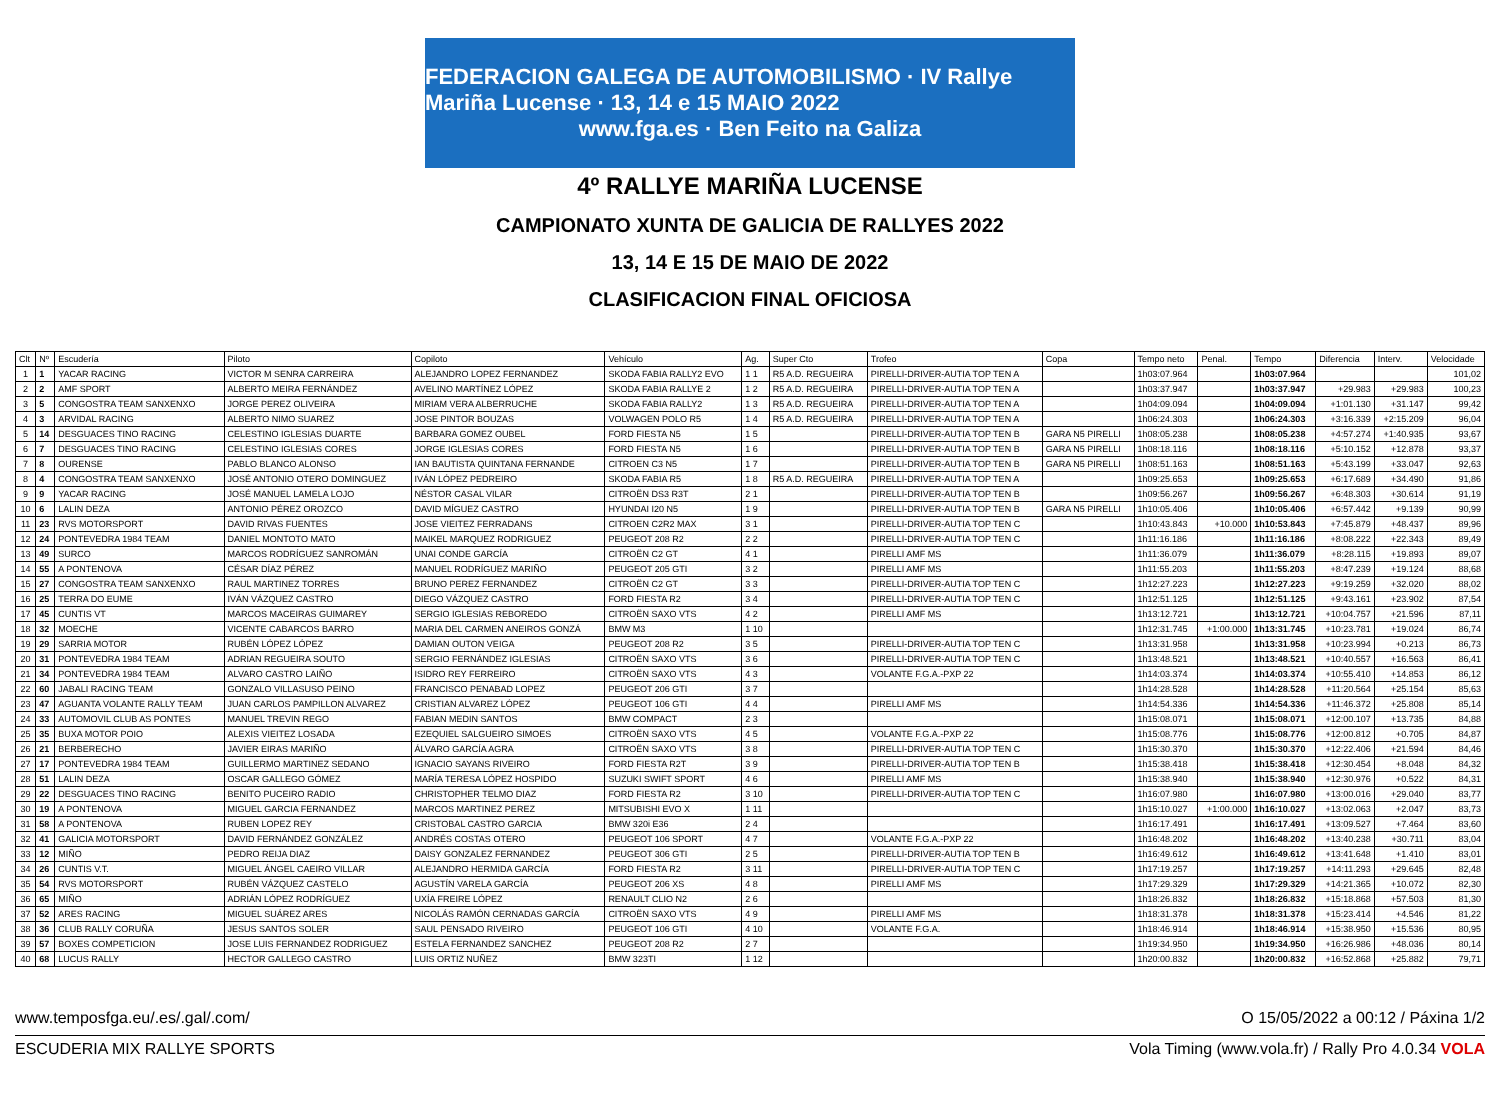FEDERACION GALEGA DE AUTOMOBILISMO · IV Rallye Mariña Lucense · 13, 14 e 15 MAIO 2022
www.fga.es · Ben Feito na Galiza
4º RALLYE MARIÑA LUCENSE
CAMPIONATO XUNTA DE GALICIA DE RALLYES 2022
13, 14 E 15 DE MAIO DE 2022
CLASIFICACION FINAL OFICIOSA
| Clt | Nº | Escudería | Piloto | Copiloto | Vehículo | Ag. | Super Cto | Trofeo | Copa | Tempo neto | Penal. | Tempo | Diferencia | Interv. | Velocidade |
| --- | --- | --- | --- | --- | --- | --- | --- | --- | --- | --- | --- | --- | --- | --- | --- |
| 1 | 1 | YACAR RACING | VICTOR M SENRA CARREIRA | ALEJANDRO LOPEZ FERNANDEZ | SKODA FABIA RALLY2 EVO | 1 1 | R5 A.D. REGUEIRA | PIRELLI-DRIVER-AUTIA TOP TEN A | | 1h03:07.964 | | 1h03:07.964 | | | 101,02 |
| 2 | 2 | AMF SPORT | ALBERTO MEIRA FERNÁNDEZ | AVELINO MARTÍNEZ LÓPEZ | SKODA FABIA RALLYE 2 | 1 2 | R5 A.D. REGUEIRA | PIRELLI-DRIVER-AUTIA TOP TEN A | | 1h03:37.947 | | 1h03:37.947 | +29.983 | +29.983 | 100,23 |
| 3 | 5 | CONGOSTRA TEAM SANXENXO | JORGE PEREZ OLIVEIRA | MIRIAM VERA ALBERRUCHE | SKODA FABIA RALLY2 | 1 3 | R5 A.D. REGUEIRA | PIRELLI-DRIVER-AUTIA TOP TEN A | | 1h04:09.094 | | 1h04:09.094 | +1:01.130 | +31.147 | 99,42 |
| 4 | 3 | ARVIDAL RACING | ALBERTO NIMO SUAREZ | JOSE PINTOR BOUZAS | VOLWAGEN POLO R5 | 1 4 | R5 A.D. REGUEIRA | PIRELLI-DRIVER-AUTIA TOP TEN A | | 1h06:24.303 | | 1h06:24.303 | +3:16.339 | +2:15.209 | 96,04 |
| 5 | 14 | DESGUACES TINO RACING | CELESTINO IGLESIAS DUARTE | BARBARA GOMEZ OUBEL | FORD FIESTA N5 | 1 5 | | PIRELLI-DRIVER-AUTIA TOP TEN B | GARA N5 PIRELLI | 1h08:05.238 | | 1h08:05.238 | +4:57.274 | +1:40.935 | 93,67 |
| 6 | 7 | DESGUACES TINO RACING | CELESTINO IGLESIAS CORES | JORGE IGLESIAS CORES | FORD FIESTA N5 | 1 6 | | PIRELLI-DRIVER-AUTIA TOP TEN B | GARA N5 PIRELLI | 1h08:18.116 | | 1h08:18.116 | +5:10.152 | +12.878 | 93,37 |
| 7 | 8 | OURENSE | PABLO BLANCO ALONSO | IAN BAUTISTA QUINTANA FERNANDE | CITROEN C3 N5 | 1 7 | | PIRELLI-DRIVER-AUTIA TOP TEN B | GARA N5 PIRELLI | 1h08:51.163 | | 1h08:51.163 | +5:43.199 | +33.047 | 92,63 |
| 8 | 4 | CONGOSTRA TEAM SANXENXO | JOSÉ ANTONIO OTERO DOMINGUEZ | IVÁN LÓPEZ PEDREIRO | SKODA FABIA R5 | 1 8 | R5 A.D. REGUEIRA | PIRELLI-DRIVER-AUTIA TOP TEN A | | 1h09:25.653 | | 1h09:25.653 | +6:17.689 | +34.490 | 91,86 |
| 9 | 9 | YACAR RACING | JOSÉ MANUEL LAMELA LOJO | NÉSTOR CASAL VILAR | CITROËN DS3 R3T | 2 1 | | PIRELLI-DRIVER-AUTIA TOP TEN B | | 1h09:56.267 | | 1h09:56.267 | +6:48.303 | +30.614 | 91,19 |
| 10 | 6 | LALIN DEZA | ANTONIO PÉREZ OROZCO | DAVID MÍGUEZ CASTRO | HYUNDAI I20 N5 | 1 9 | | PIRELLI-DRIVER-AUTIA TOP TEN B | GARA N5 PIRELLI | 1h10:05.406 | | 1h10:05.406 | +6:57.442 | +9.139 | 90,99 |
| 11 | 23 | RVS MOTORSPORT | DAVID RIVAS FUENTES | JOSE VIEITEZ FERRADANS | CITROEN C2R2 MAX | 3 1 | | PIRELLI-DRIVER-AUTIA TOP TEN C | | 1h10:43.843 | +10.000 | 1h10:53.843 | +7:45.879 | +48.437 | 89,96 |
| 12 | 24 | PONTEVEDRA 1984 TEAM | DANIEL MONTOTO MATO | MAIKEL MARQUEZ RODRIGUEZ | PEUGEOT 208 R2 | 2 2 | | PIRELLI-DRIVER-AUTIA TOP TEN C | | 1h11:16.186 | | 1h11:16.186 | +8:08.222 | +22.343 | 89,49 |
| 13 | 49 | SURCO | MARCOS RODRÍGUEZ SANROMÁN | UNAI CONDE GARCÍA | CITROËN C2 GT | 4 1 | | PIRELLI AMF MS | | 1h11:36.079 | | 1h11:36.079 | +8:28.115 | +19.893 | 89,07 |
| 14 | 55 | A PONTENOVA | CÉSAR DÍAZ PÉREZ | MANUEL RODRÍGUEZ MARIÑO | PEUGEOT 205 GTI | 3 2 | | PIRELLI AMF MS | | 1h11:55.203 | | 1h11:55.203 | +8:47.239 | +19.124 | 88,68 |
| 15 | 27 | CONGOSTRA TEAM SANXENXO | RAUL MARTINEZ TORRES | BRUNO PEREZ FERNANDEZ | CITROËN C2 GT | 3 3 | | PIRELLI-DRIVER-AUTIA TOP TEN C | | 1h12:27.223 | | 1h12:27.223 | +9:19.259 | +32.020 | 88,02 |
| 16 | 25 | TERRA DO EUME | IVÁN VÁZQUEZ CASTRO | DIEGO VÁZQUEZ CASTRO | FORD FIESTA R2 | 3 4 | | PIRELLI-DRIVER-AUTIA TOP TEN C | | 1h12:51.125 | | 1h12:51.125 | +9:43.161 | +23.902 | 87,54 |
| 17 | 45 | CUNTIS VT | MARCOS MACEIRAS GUIMAREY | SERGIO IGLESIAS REBOREDO | CITROËN SAXO VTS | 4 2 | | PIRELLI AMF MS | | 1h13:12.721 | | 1h13:12.721 | +10:04.757 | +21.596 | 87,11 |
| 18 | 32 | MOECHE | VICENTE CABARCOS BARRO | MARIA DEL CARMEN ANEIROS GONZÁ | BMW M3 | 1 10 | | | | 1h12:31.745 | +1:00.000 | 1h13:31.745 | +10:23.781 | +19.024 | 86,74 |
| 19 | 29 | SARRIA MOTOR | RUBÉN LÓPEZ LÓPEZ | DAMIAN OUTON VEIGA | PEUGEOT 208 R2 | 3 5 | | PIRELLI-DRIVER-AUTIA TOP TEN C | | 1h13:31.958 | | 1h13:31.958 | +10:23.994 | +0.213 | 86,73 |
| 20 | 31 | PONTEVEDRA 1984 TEAM | ADRIAN REGUEIRA SOUTO | SERGIO FERNÁNDEZ IGLESIAS | CITROËN SAXO VTS | 3 6 | | PIRELLI-DRIVER-AUTIA TOP TEN C | | 1h13:48.521 | | 1h13:48.521 | +10:40.557 | +16.563 | 86,41 |
| 21 | 34 | PONTEVEDRA 1984 TEAM | ALVARO CASTRO LAIÑO | ISIDRO REY FERREIRO | CITROËN SAXO VTS | 4 3 | | VOLANTE F.G.A.-PXP 22 | | 1h14:03.374 | | 1h14:03.374 | +10:55.410 | +14.853 | 86,12 |
| 22 | 60 | JABALI RACING TEAM | GONZALO VILLASUSO PEINO | FRANCISCO PENABAD LOPEZ | PEUGEOT 206 GTI | 3 7 | | | | 1h14:28.528 | | 1h14:28.528 | +11:20.564 | +25.154 | 85,63 |
| 23 | 47 | AGUANTA VOLANTE RALLY TEAM | JUAN CARLOS PAMPILLON ALVAREZ | CRISTIAN ALVAREZ LÓPEZ | PEUGEOT 106 GTI | 4 4 | | PIRELLI AMF MS | | 1h14:54.336 | | 1h14:54.336 | +11:46.372 | +25.808 | 85,14 |
| 24 | 33 | AUTOMOVIL CLUB AS PONTES | MANUEL TREVIN REGO | FABIAN MEDIN SANTOS | BMW COMPACT | 2 3 | | | | 1h15:08.071 | | 1h15:08.071 | +12:00.107 | +13.735 | 84,88 |
| 25 | 35 | BUXA MOTOR POIO | ALEXIS VIEITEZ LOSADA | EZEQUIEL SALGUEIRO SIMOES | CITROËN SAXO VTS | 4 5 | | VOLANTE F.G.A.-PXP 22 | | 1h15:08.776 | | 1h15:08.776 | +12:00.812 | +0.705 | 84,87 |
| 26 | 21 | BERBERECHO | JAVIER EIRAS MARIÑO | ÁLVARO GARCÍA AGRA | CITROËN SAXO VTS | 3 8 | | PIRELLI-DRIVER-AUTIA TOP TEN C | | 1h15:30.370 | | 1h15:30.370 | +12:22.406 | +21.594 | 84,46 |
| 27 | 17 | PONTEVEDRA 1984 TEAM | GUILLERMO MARTINEZ SEDANO | IGNACIO SAYANS RIVEIRO | FORD FIESTA R2T | 3 9 | | PIRELLI-DRIVER-AUTIA TOP TEN B | | 1h15:38.418 | | 1h15:38.418 | +12:30.454 | +8.048 | 84,32 |
| 28 | 51 | LALIN DEZA | OSCAR GALLEGO GÓMEZ | MARÍA TERESA LÓPEZ HOSPIDO | SUZUKI SWIFT SPORT | 4 6 | | PIRELLI AMF MS | | 1h15:38.940 | | 1h15:38.940 | +12:30.976 | +0.522 | 84,31 |
| 29 | 22 | DESGUACES TINO RACING | BENITO PUCEIRO RADIO | CHRISTOPHER TELMO DIAZ | FORD FIESTA R2 | 3 10 | | PIRELLI-DRIVER-AUTIA TOP TEN C | | 1h16:07.980 | | 1h16:07.980 | +13:00.016 | +29.040 | 83,77 |
| 30 | 19 | A PONTENOVA | MIGUEL GARCIA FERNANDEZ | MARCOS MARTINEZ PEREZ | MITSUBISHI EVO X | 1 11 | | | | 1h15:10.027 | +1:00.000 | 1h16:10.027 | +13:02.063 | +2.047 | 83,73 |
| 31 | 58 | A PONTENOVA | RUBEN LOPEZ REY | CRISTOBAL CASTRO GARCIA | BMW 320i E36 | 2 4 | | | | 1h16:17.491 | | 1h16:17.491 | +13:09.527 | +7.464 | 83,60 |
| 32 | 41 | GALICIA MOTORSPORT | DAVID FERNÁNDEZ GONZÁLEZ | ANDRÉS COSTAS OTERO | PEUGEOT 106 SPORT | 4 7 | | VOLANTE F.G.A.-PXP 22 | | 1h16:48.202 | | 1h16:48.202 | +13:40.238 | +30.711 | 83,04 |
| 33 | 12 | MIÑO | PEDRO REIJA DIAZ | DAISY GONZALEZ FERNANDEZ | PEUGEOT 306 GTI | 2 5 | | PIRELLI-DRIVER-AUTIA TOP TEN B | | 1h16:49.612 | | 1h16:49.612 | +13:41.648 | +1.410 | 83,01 |
| 34 | 26 | CUNTIS V.T. | MIGUEL ÁNGEL CAEIRO VILLAR | ALEJANDRO HERMIDA GARCÍA | FORD FIESTA R2 | 3 11 | | PIRELLI-DRIVER-AUTIA TOP TEN C | | 1h17:19.257 | | 1h17:19.257 | +14:11.293 | +29.645 | 82,48 |
| 35 | 54 | RVS MOTORSPORT | RUBÉN VÁZQUEZ CASTELO | AGUSTÍN VARELA GARCÍA | PEUGEOT 206 XS | 4 8 | | PIRELLI AMF MS | | 1h17:29.329 | | 1h17:29.329 | +14:21.365 | +10.072 | 82,30 |
| 36 | 65 | MIÑO | ADRIÁN LÓPEZ RODRÍGUEZ | UXÍA FREIRE LÓPEZ | RENAULT CLIO N2 | 2 6 | | | | 1h18:26.832 | | 1h18:26.832 | +15:18.868 | +57.503 | 81,30 |
| 37 | 52 | ARES RACING | MIGUEL SUÁREZ ARES | NICOLÁS RAMÓN CERNADAS GARCÍA | CITROËN SAXO VTS | 4 9 | | PIRELLI AMF MS | | 1h18:31.378 | | 1h18:31.378 | +15:23.414 | +4.546 | 81,22 |
| 38 | 36 | CLUB RALLY CORUÑA | JESUS SANTOS SOLER | SAUL PENSADO RIVEIRO | PEUGEOT 106 GTI | 4 10 | | VOLANTE F.G.A. | | 1h18:46.914 | | 1h18:46.914 | +15:38.950 | +15.536 | 80,95 |
| 39 | 57 | BOXES COMPETICION | JOSE LUIS FERNANDEZ RODRIGUEZ | ESTELA FERNANDEZ SANCHEZ | PEUGEOT 208 R2 | 2 7 | | | | 1h19:34.950 | | 1h19:34.950 | +16:26.986 | +48.036 | 80,14 |
| 40 | 68 | LUCUS RALLY | HECTOR GALLEGO CASTRO | LUIS ORTIZ NUÑEZ | BMW 323TI | 1 12 | | | | 1h20:00.832 | | 1h20:00.832 | +16:52.868 | +25.882 | 79,71 |
www.temposfga.eu/.es/.gal/.com/ O 15/05/2022 a 00:12 / Páxina 1/2
ESCUDERIA MIX RALLYE SPORTS Vola Timing (www.vola.fr) / Rally Pro 4.0.34 VOLA